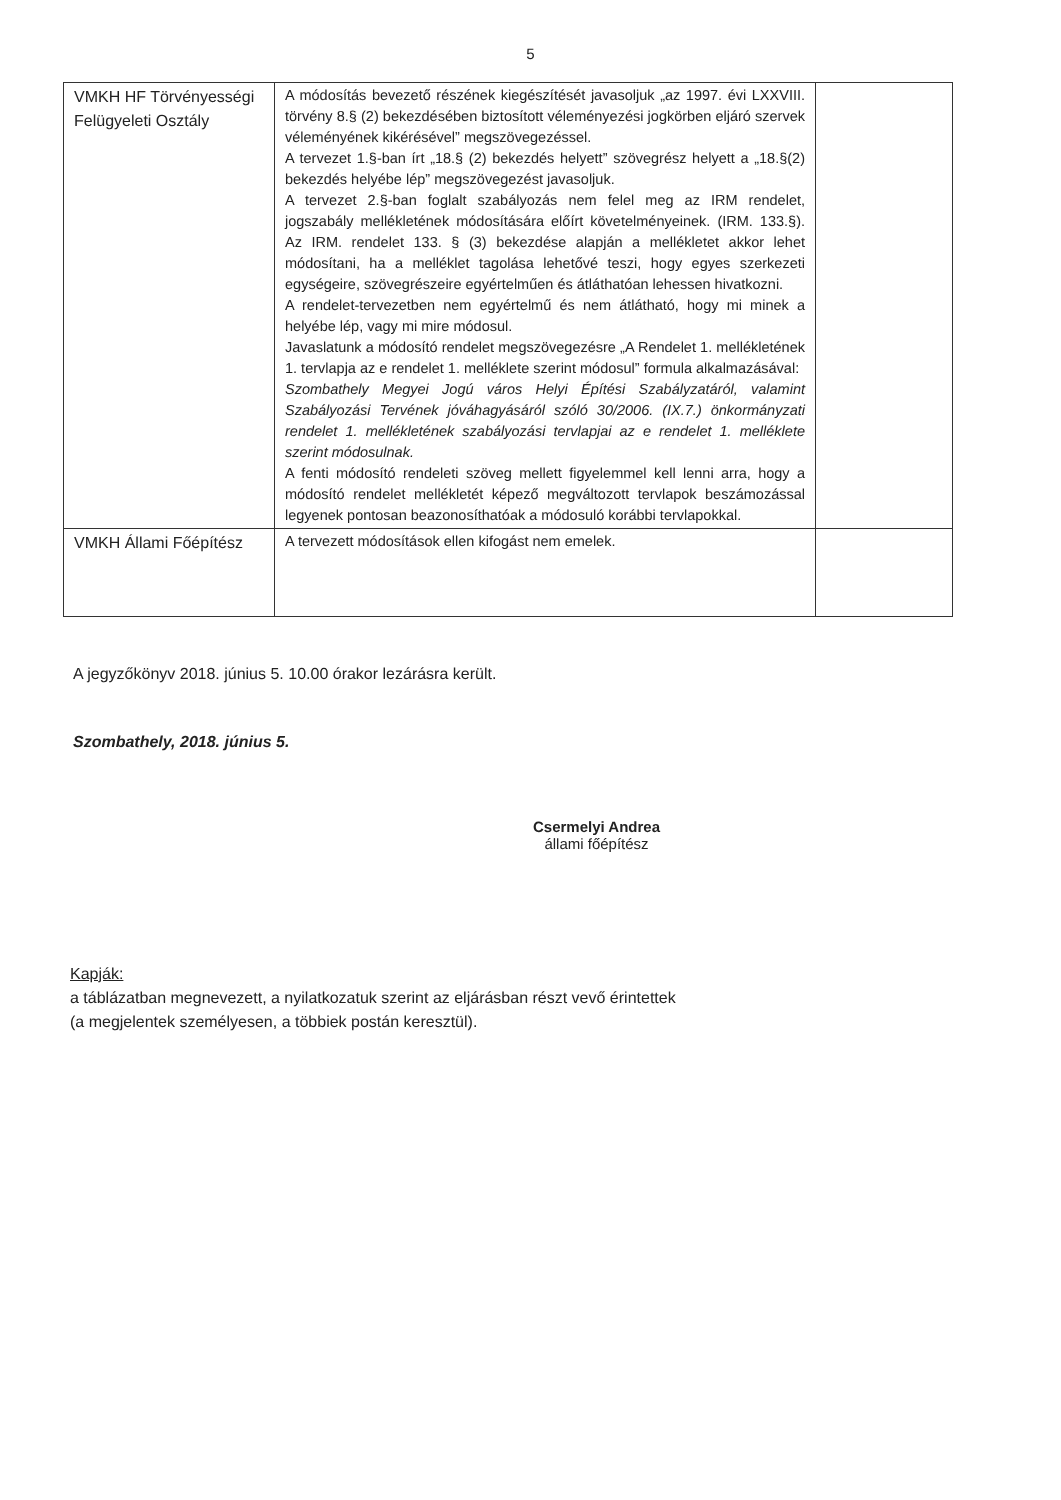5
| VMKH HF Törvényességi Felügyeleti Osztály | A módosítás bevezető részének kiegészítését javasoljuk „az 1997. évi LXXVIII. törvény 8.§ (2) bekezdésében biztosított véleményezési jogkörben eljáró szervek véleményének kikérésével” megszövegezéssel. A tervezet 1.§-ban írt „18.§ (2) bekezdés helyett” szövegrész helyett a „18.§(2) bekezdés helyébe lép” megszövegezést javasoljuk. A tervezet 2.§-ban foglalt szabályozás nem felel meg az IRM rendelet, jogszabály mellékletének módosítására előírt követelményeinek. (IRM. 133.§). Az IRM. rendelet 133. § (3) bekezdése alapján a mellékletet akkor lehet módosítani, ha a melléklet tagolása lehetővé teszi, hogy egyes szerkezeti egységeire, szövegrészeire egyértelműen és átláthatóan lehessen hivatkozni. A rendelet-tervezetben nem egyértelmű és nem átlátható, hogy mi minek a helyébe lép, vagy mi mire módosul. Javaslatunk a módosító rendelet megszövegezésre „A Rendelet 1. mellékletének 1. tervlapja az e rendelet 1. melléklete szerint módosul” formula alkalmazásával: Szombathely Megyei Jogú város Helyi Építési Szabályzatáról, valamint Szabályozási Tervének jóváhagyásáról szóló 30/2006. (IX.7.) önkormányzati rendelet 1. mellékletének szabályozási tervlapjai az e rendelet 1. melléklete szerint módosulnak. A fenti módosító rendeleti szöveg mellett figyelemmel kell lenni arra, hogy a módosító rendelet mellékletét képező megváltozott tervlapok beszámozással legyenek pontosan beazonosíthatóak a módosuló korábbi tervlapokkal. | |
| VMKH Állami Főépítész | A tervezett módosítások ellen kifogást nem emelek. | |
A jegyzőkönyv 2018. június 5. 10.00 órakor lezárásra került.
Szombathely, 2018. június 5.
Csermelyi Andrea
állami főépítész
Kapják:
a táblázatban megnevezett, a nyilatkozatuk szerint az eljárásban részt vevő érintettek
(a megjelentek személyesen, a többiek postán keresztül).